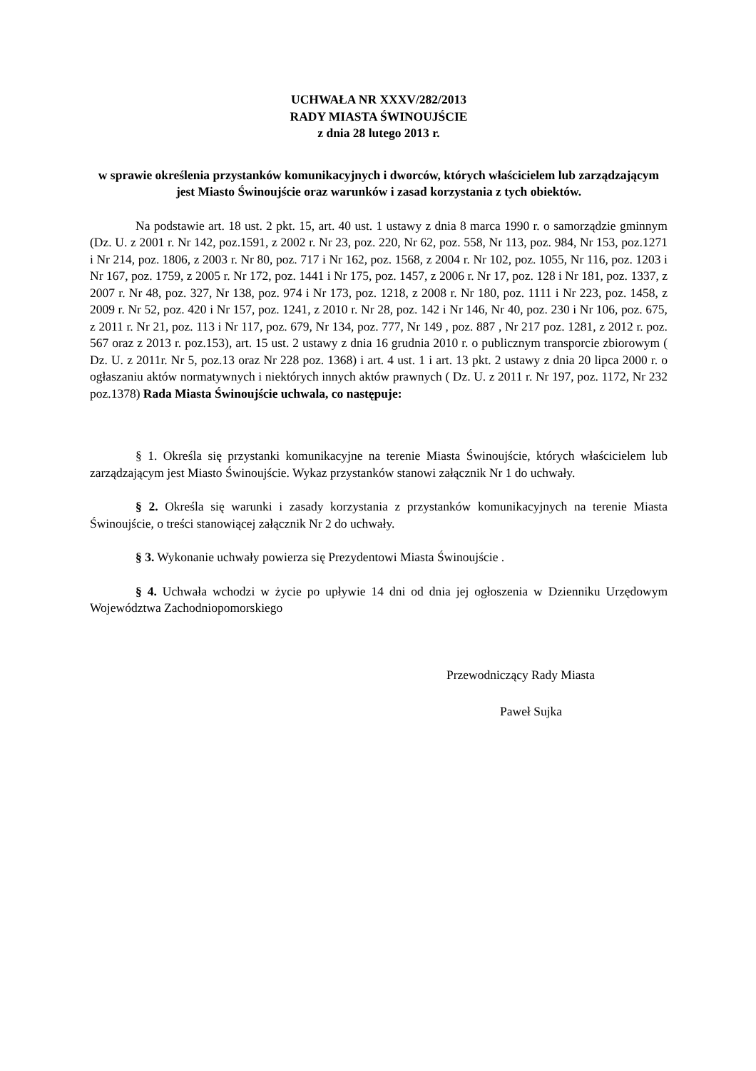UCHWAŁA NR XXXV/282/2013
RADY MIASTA ŚWINOUJŚCIE
z dnia 28 lutego 2013 r.
w sprawie określenia przystanków komunikacyjnych i dworców, których właścicielem lub zarządzającym jest Miasto Świnoujście oraz warunków i zasad korzystania z tych obiektów.
Na podstawie art. 18 ust. 2 pkt. 15, art. 40 ust. 1 ustawy z dnia 8 marca 1990 r. o samorządzie gminnym (Dz. U. z 2001 r. Nr 142, poz.1591, z 2002 r. Nr 23, poz. 220, Nr 62, poz. 558, Nr 113, poz. 984, Nr 153, poz.1271 i Nr 214, poz. 1806, z 2003 r. Nr 80, poz. 717 i Nr 162, poz. 1568, z 2004 r. Nr 102, poz. 1055, Nr 116, poz. 1203 i Nr 167, poz. 1759, z 2005 r. Nr 172, poz. 1441 i Nr 175, poz. 1457, z 2006 r. Nr 17, poz. 128 i Nr 181, poz. 1337, z 2007 r. Nr 48, poz. 327, Nr 138, poz. 974 i Nr 173, poz. 1218, z 2008 r. Nr 180, poz. 1111 i Nr 223, poz. 1458, z 2009 r. Nr 52, poz. 420 i Nr 157, poz. 1241, z 2010 r. Nr 28, poz. 142 i Nr 146, Nr 40, poz. 230 i Nr 106, poz. 675, z 2011 r. Nr 21, poz. 113 i Nr 117, poz. 679, Nr 134, poz. 777, Nr 149 , poz. 887 , Nr 217 poz. 1281, z 2012 r. poz. 567 oraz z 2013 r. poz.153), art. 15 ust. 2 ustawy z dnia 16 grudnia 2010 r. o publicznym transporcie zbiorowym ( Dz. U. z 2011r. Nr 5, poz.13 oraz Nr 228 poz. 1368) i art. 4 ust. 1 i art. 13 pkt. 2 ustawy z dnia 20 lipca 2000 r. o ogłaszaniu aktów normatywnych i niektórych innych aktów prawnych ( Dz. U. z 2011 r. Nr 197, poz. 1172, Nr 232 poz.1378) Rada Miasta Świnoujście uchwala, co następuje:
§ 1. Określa się przystanki komunikacyjne na terenie Miasta Świnoujście, których właścicielem lub zarządzającym jest Miasto Świnoujście. Wykaz przystanków stanowi załącznik Nr 1 do uchwały.
§ 2. Określa się warunki i zasady korzystania z przystanków komunikacyjnych na terenie Miasta Świnoujście, o treści stanowiącej załącznik Nr 2 do uchwały.
§ 3. Wykonanie uchwały powierza się Prezydentowi Miasta Świnoujście .
§ 4. Uchwała wchodzi w życie po upływie 14 dni od dnia jej ogłoszenia w Dzienniku Urzędowym Województwa Zachodniopomorskiego
Przewodniczący Rady Miasta
Paweł Sujka